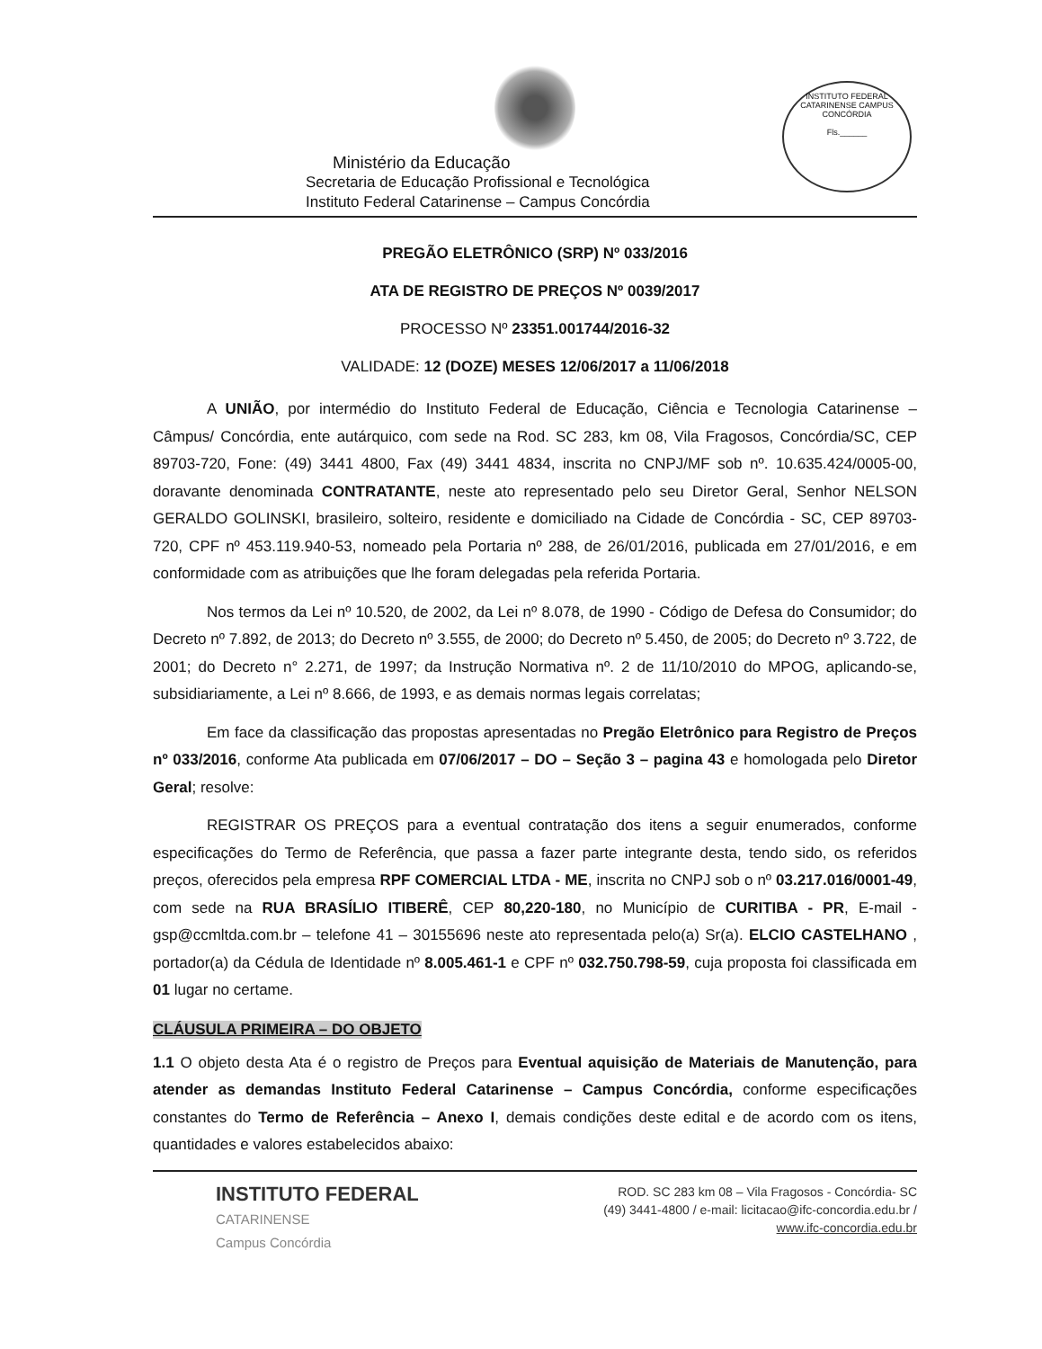INSTITUTO FEDERAL CATARINENSE CAMPUS CONCÓRDIA
Fls.______
Ministério da Educação
Secretaria de Educação Profissional e Tecnológica
Instituto Federal Catarinense – Campus Concórdia
PREGÃO ELETRÔNICO (SRP) Nº 033/2016
ATA DE REGISTRO DE PREÇOS Nº 0039/2017
PROCESSO Nº 23351.001744/2016-32
VALIDADE: 12 (DOZE) MESES 12/06/2017 a 11/06/2018
A UNIÃO, por intermédio do Instituto Federal de Educação, Ciência e Tecnologia Catarinense – Câmpus/ Concórdia, ente autárquico, com sede na Rod. SC 283, km 08, Vila Fragosos, Concórdia/SC, CEP 89703-720, Fone: (49) 3441 4800, Fax (49) 3441 4834, inscrita no CNPJ/MF sob nº. 10.635.424/0005-00, doravante denominada CONTRATANTE, neste ato representado pelo seu Diretor Geral, Senhor NELSON GERALDO GOLINSKI, brasileiro, solteiro, residente e domiciliado na Cidade de Concórdia - SC, CEP 89703-720, CPF nº 453.119.940-53, nomeado pela Portaria nº 288, de 26/01/2016, publicada em 27/01/2016, e em conformidade com as atribuições que lhe foram delegadas pela referida Portaria.
Nos termos da Lei nº 10.520, de 2002, da Lei nº 8.078, de 1990 - Código de Defesa do Consumidor; do Decreto nº 7.892, de 2013; do Decreto nº 3.555, de 2000; do Decreto nº 5.450, de 2005; do Decreto nº 3.722, de 2001; do Decreto n° 2.271, de 1997; da Instrução Normativa nº. 2 de 11/10/2010 do MPOG, aplicando-se, subsidiariamente, a Lei nº 8.666, de 1993, e as demais normas legais correlatas;
Em face da classificação das propostas apresentadas no Pregão Eletrônico para Registro de Preços nº 033/2016, conforme Ata publicada em 07/06/2017 – DO – Seção 3 – pagina 43 e homologada pelo Diretor Geral; resolve:
REGISTRAR OS PREÇOS para a eventual contratação dos itens a seguir enumerados, conforme especificações do Termo de Referência, que passa a fazer parte integrante desta, tendo sido, os referidos preços, oferecidos pela empresa RPF COMERCIAL LTDA - ME, inscrita no CNPJ sob o nº 03.217.016/0001-49, com sede na RUA BRASÍLIO ITIBERÊ, CEP 80,220-180, no Município de CURITIBA - PR, E-mail - gsp@ccmltda.com.br – telefone 41 – 30155696 neste ato representada pelo(a) Sr(a). ELCIO CASTELHANO , portador(a) da Cédula de Identidade nº 8.005.461-1 e CPF nº 032.750.798-59, cuja proposta foi classificada em 01 lugar no certame.
CLÁUSULA PRIMEIRA – DO OBJETO
1.1 O objeto desta Ata é o registro de Preços para Eventual aquisição de Materiais de Manutenção, para atender as demandas Instituto Federal Catarinense – Campus Concórdia, conforme especificações constantes do Termo de Referência – Anexo I, demais condições deste edital e de acordo com os itens, quantidades e valores estabelecidos abaixo:
INSTITUTO FEDERAL
CATARINENSE
Campus Concórdia
ROD. SC 283 km 08 – Vila Fragosos - Concórdia- SC
(49) 3441-4800 / e-mail: licitacao@ifc-concordia.edu.br /
www.ifc-concordia.edu.br